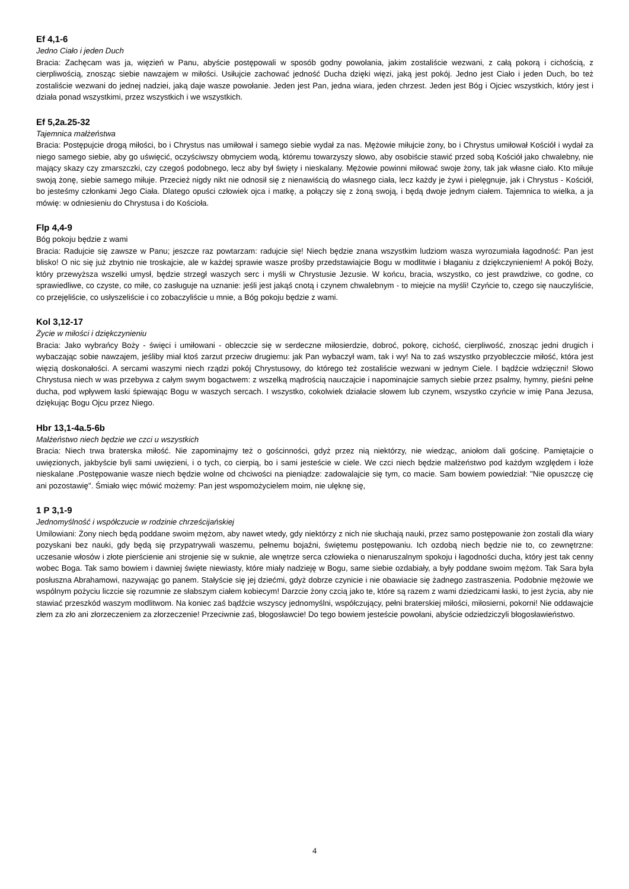Ef 4,1-6
Jedno Ciało i jeden Duch
Bracia: Zachęcam was ja, więzień w Panu, abyście postępowali w sposób godny powołania, jakim zostaliście wezwani, z całą pokorą i cichością, z cierpliwością, znosząc siebie nawzajem w miłości. Usiłujcie zachować jedność Ducha dzięki więzi, jaką jest pokój. Jedno jest Ciało i jeden Duch, bo też zostaliście wezwani do jednej nadziei, jaką daje wasze powołanie. Jeden jest Pan, jedna wiara, jeden chrzest. Jeden jest Bóg i Ojciec wszystkich, który jest i działa ponad wszystkimi, przez wszystkich i we wszystkich.
Ef 5,2a.25-32
Tajemnica małżeństwa
Bracia: Postępujcie drogą miłości, bo i Chrystus nas umiłował i samego siebie wydał za nas. Mężowie miłujcie żony, bo i Chrystus umiłował Kościół i wydał za niego samego siebie, aby go uświęcić, oczyściwszy obmyciem wodą, któremu towarzyszy słowo, aby osobiście stawić przed sobą Kościół jako chwalebny, nie mający skazy czy zmarszczki, czy czegoś podobnego, lecz aby był święty i nieskalany. Mężowie powinni miłować swoje żony, tak jak własne ciało. Kto miłuje swoją żonę, siebie samego miłuje. Przecież nigdy nikt nie odnosił się z nienawiścią do własnego ciała, lecz każdy je żywi i pielęgnuje, jak i Chrystus - Kościół, bo jesteśmy członkami Jego Ciała. Dlatego opuści człowiek ojca i matkę, a połączy się z żoną swoją, i będą dwoje jednym ciałem. Tajemnica to wielka, a ja mówię: w odniesieniu do Chrystusa i do Kościoła.
Flp 4,4-9
Bóg pokoju będzie z wami
Bracia: Radujcie się zawsze w Panu; jeszcze raz powtarzam: radujcie się! Niech będzie znana wszystkim ludziom wasza wyrozumiała łagodność: Pan jest blisko! O nic się już zbytnio nie troskajcie, ale w każdej sprawie wasze prośby przedstawiajcie Bogu w modlitwie i błaganiu z dziękczynieniem! A pokój Boży, który przewyższa wszelki umysł, będzie strzegł waszych serc i myśli w Chrystusie Jezusie. W końcu, bracia, wszystko, co jest prawdziwe, co godne, co sprawiedliwe, co czyste, co miłe, co zasługuje na uznanie: jeśli jest jakąś cnotą i czynem chwalebnym - to miejcie na myśli! Czyńcie to, czego się nauczyliście, co przejęliście, co usłyszeliście i co zobaczyliście u mnie, a Bóg pokoju będzie z wami.
Kol 3,12-17
Życie w miłości i dziękczynieniu
Bracia: Jako wybrańcy Boży - święci i umiłowani - obleczcie się w serdeczne miłosierdzie, dobroć, pokorę, cichość, cierpliwość, znosząc jedni drugich i wybaczając sobie nawzajem, jeśliby miał ktoś zarzut przeciw drugiemu: jak Pan wybaczył wam, tak i wy! Na to zaś wszystko przyobleczcie miłość, która jest więzią doskonałości. A sercami waszymi niech rządzi pokój Chrystusowy, do którego też zostaliście wezwani w jednym Ciele. I bądźcie wdzięczni! Słowo Chrystusa niech w was przebywa z całym swym bogactwem: z wszelką mądrością nauczajcie i napominajcie samych siebie przez psalmy, hymny, pieśni pełne ducha, pod wpływem łaski śpiewając Bogu w waszych sercach. I wszystko, cokolwiek działacie słowem lub czynem, wszystko czyńcie w imię Pana Jezusa, dziękując Bogu Ojcu przez Niego.
Hbr 13,1-4a.5-6b
Małżeństwo niech będzie we czci u wszystkich
Bracia: Niech trwa braterska miłość. Nie zapominajmy też o gościnności, gdyż przez nią niektórzy, nie wiedząc, aniołom dali gościnę. Pamiętajcie o uwięzionych, jakbyście byli sami uwięzieni, i o tych, co cierpią, bo i sami jesteście w ciele. We czci niech będzie małżeństwo pod każdym względem i łoże nieskalane .Postępowanie wasze niech będzie wolne od chciwości na pieniądze: zadowalajcie się tym, co macie. Sam bowiem powiedział: "Nie opuszczę cię ani pozostawię". Śmiało więc mówić możemy: Pan jest wspomożycielem moim, nie ulęknę się,
1 P 3,1-9
Jednomyślność i współczucie w rodzinie chrześcijańskiej
Umilowiani: Żony niech będą poddane swoim mężom, aby nawet wtedy, gdy niektórzy z nich nie słuchają nauki, przez samo postępowanie żon zostali dla wiary pozyskani bez nauki, gdy będą się przypatrywali waszemu, pełnemu bojaźni, świętemu postępowaniu. Ich ozdobą niech będzie nie to, co zewnętrzne: uczesanie włosów i złote pierścienie ani strojenie się w suknie, ale wnętrze serca człowieka o nienaruszalnym spokoju i łagodności ducha, który jest tak cenny wobec Boga. Tak samo bowiem i dawniej święte niewiasty, które miały nadzieję w Bogu, same siebie ozdabiały, a były poddane swoim mężom. Tak Sara była posłuszna Abrahamowi, nazywając go panem. Stałyście się jej dziećmi, gdyż dobrze czynicie i nie obawiacie się żadnego zastraszenia. Podobnie mężowie we wspólnym pożyciu liczcie się rozumnie ze słabszym ciałem kobiecym! Darzcie żony czcią jako te, które są razem z wami dziedzicami łaski, to jest życia, aby nie stawiać przeszkód waszym modlitwom. Na koniec zaś bądźcie wszyscy jednomyślni, współczujący, pełni braterskiej miłości, miłosierni, pokorni! Nie oddawajcie złem za zło ani złorzeczeniem za złorzeczenie! Przeciwnie zaś, błogosławcie! Do tego bowiem jesteście powołani, abyście odziedziczyli błogosławieństwo.
4